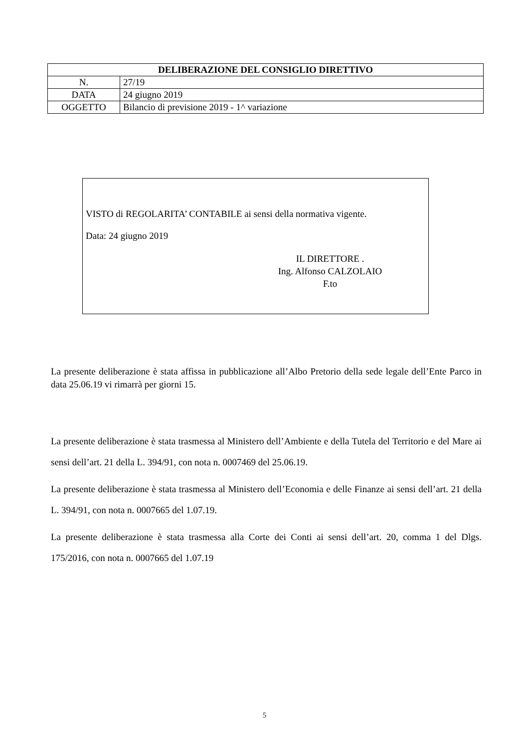| DELIBERAZIONE DEL CONSIGLIO DIRETTIVO | |
| --- | --- |
| N. | 27/19 |
| DATA | 24 giugno 2019 |
| OGGETTO | Bilancio di previsione 2019 - 1^ variazione |
VISTO di REGOLARITA’ CONTABILE ai sensi della normativa vigente.
Data: 24 giugno 2019
IL DIRETTORE .
Ing. Alfonso CALZOLAIO
F.to
La presente deliberazione è stata affissa in pubblicazione all’Albo Pretorio della sede legale dell’Ente Parco in data 25.06.19 vi rimarrà per giorni 15.
La presente deliberazione è stata trasmessa al Ministero dell’Ambiente e della Tutela del Territorio e del Mare ai sensi dell’art. 21 della L. 394/91, con nota n. 0007469 del 25.06.19.
La presente deliberazione è stata trasmessa al Ministero dell’Economia e delle Finanze ai sensi dell’art. 21 della L. 394/91, con nota n. 0007665 del 1.07.19.
La presente deliberazione è stata trasmessa alla Corte dei Conti ai sensi dell’art. 20, comma 1 del Dlgs. 175/2016, con nota n. 0007665 del 1.07.19
5